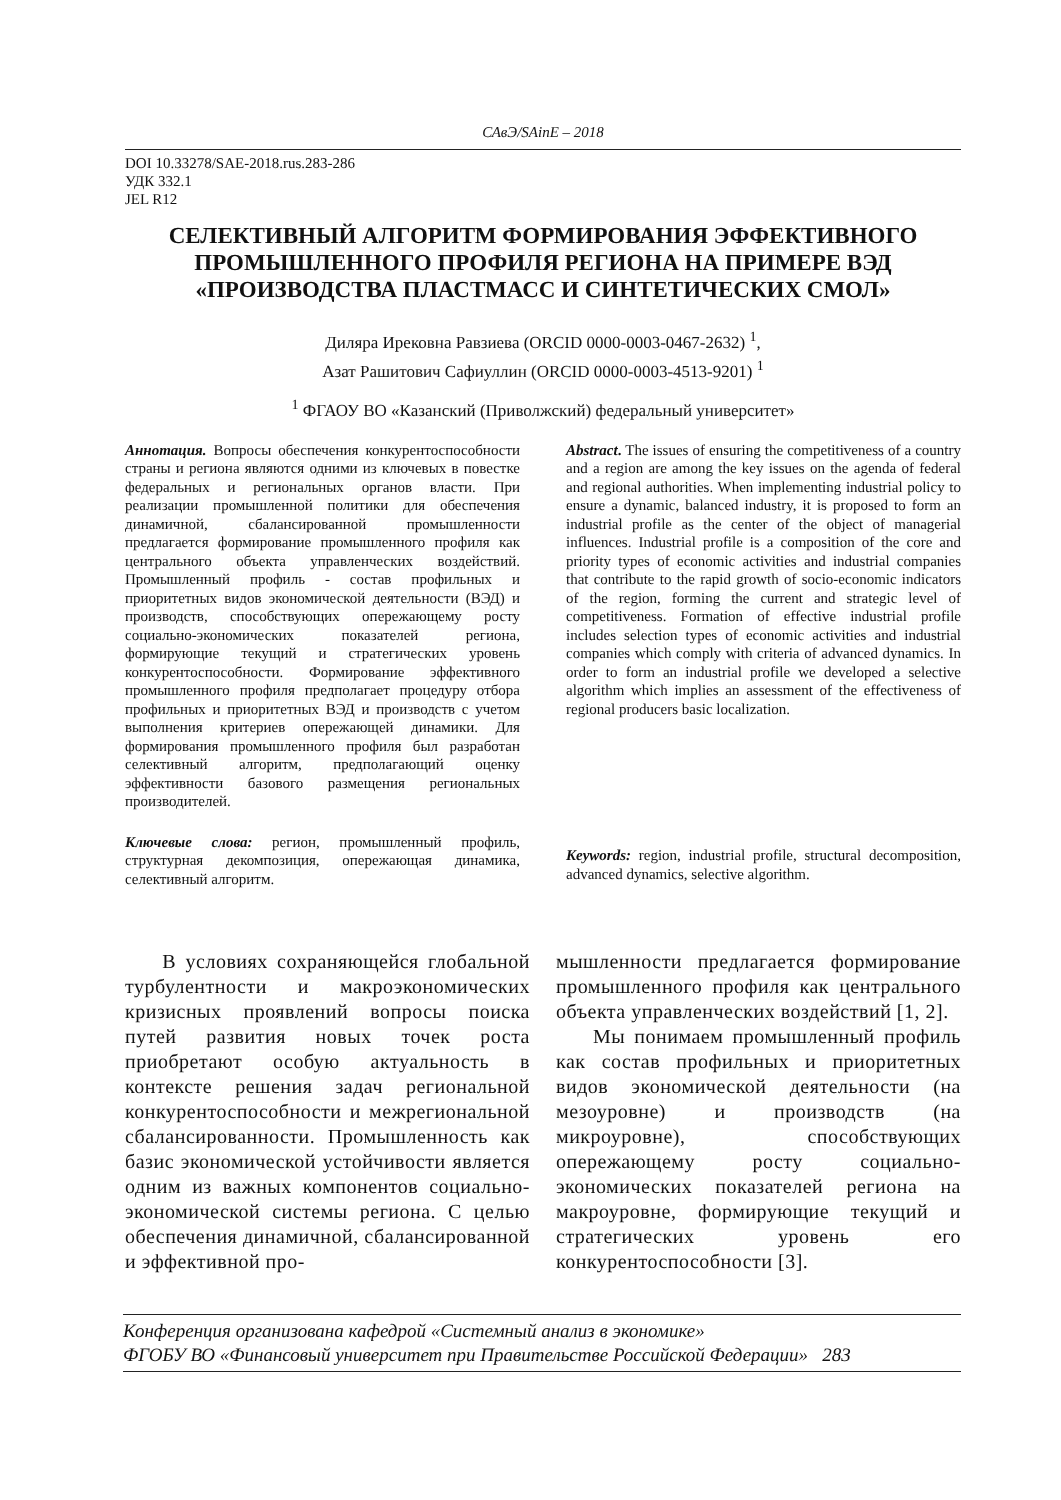САвЭ/SAinE – 2018
DOI 10.33278/SAE-2018.rus.283-286
УДК 332.1
JEL R12
СЕЛЕКТИВНЫЙ АЛГОРИТМ ФОРМИРОВАНИЯ ЭФФЕКТИВНОГО ПРОМЫШЛЕННОГО ПРОФИЛЯ РЕГИОНА НА ПРИМЕРЕ ВЭД «ПРОИЗВОДСТВА ПЛАСТМАСС И СИНТЕТИЧЕСКИХ СМОЛ»
Диляра Ирековна Равзиева (ORCID 0000-0003-0467-2632) <sup>1</sup>,
Азат Рашитович Сафиуллин (ORCID 0000-0003-4513-9201) <sup>1</sup>
<sup>1</sup> ФГАОУ ВО «Казанский (Приволжский) федеральный университет»
Аннотация. Вопросы обеспечения конкурентоспособности страны и региона являются одними из ключевых в повестке федеральных и региональных органов власти. При реализации промышленной политики для обеспечения динамичной, сбалансированной промышленности предлагается формирование промышленного профиля как центрального объекта управленческих воздействий. Промышленный профиль - состав профильных и приоритетных видов экономической деятельности (ВЭД) и производств, способствующих опережающему росту социально-экономических показателей региона, формирующие текущий и стратегических уровень конкурентоспособности. Формирование эффективного промышленного профиля предполагает процедуру отбора профильных и приоритетных ВЭД и производств с учетом выполнения критериев опережающей динамики. Для формирования промышленного профиля был разработан селективный алгоритм, предполагающий оценку эффективности базового размещения региональных производителей.
Ключевые слова: регион, промышленный профиль, структурная декомпозиция, опережающая динамика, селективный алгоритм.
Abstract. The issues of ensuring the competitiveness of a country and a region are among the key issues on the agenda of federal and regional authorities. When implementing industrial policy to ensure a dynamic, balanced industry, it is proposed to form an industrial profile as the center of the object of managerial influences. Industrial profile is a composition of the core and priority types of economic activities and industrial companies that contribute to the rapid growth of socio-economic indicators of the region, forming the current and strategic level of competitiveness. Formation of effective industrial profile includes selection types of economic activities and industrial companies which comply with criteria of advanced dynamics. In order to form an industrial profile we developed a selective algorithm which implies an assessment of the effectiveness of regional producers basic localization.
Keywords: region, industrial profile, structural decomposition, advanced dynamics, selective algorithm.
В условиях сохраняющейся глобальной турбулентности и макроэкономических кризисных проявлений вопросы поиска путей развития новых точек роста приобретают особую актуальность в контексте решения задач региональной конкурентоспособности и межрегиональной сбалансированности. Промышленность как базис экономической устойчивости является одним из важных компонентов социально-экономической системы региона. С целью обеспечения динамичной, сбалансированной и эффективной про-
мышленности предлагается формирование промышленного профиля как центрального объекта управленческих воздействий [1, 2].
Мы понимаем промышленный профиль как состав профильных и приоритетных видов экономической деятельности (на мезоуровне) и производств (на микроуровне), способствующих опережающему росту социально-экономических показателей региона на макроуровне, формирующие текущий и стратегических уровень его конкурентоспособности [3].
Конференция организована кафедрой «Системный анализ в экономике»
ФГОБУ ВО «Финансовый университет при Правительстве Российской Федерации» 283